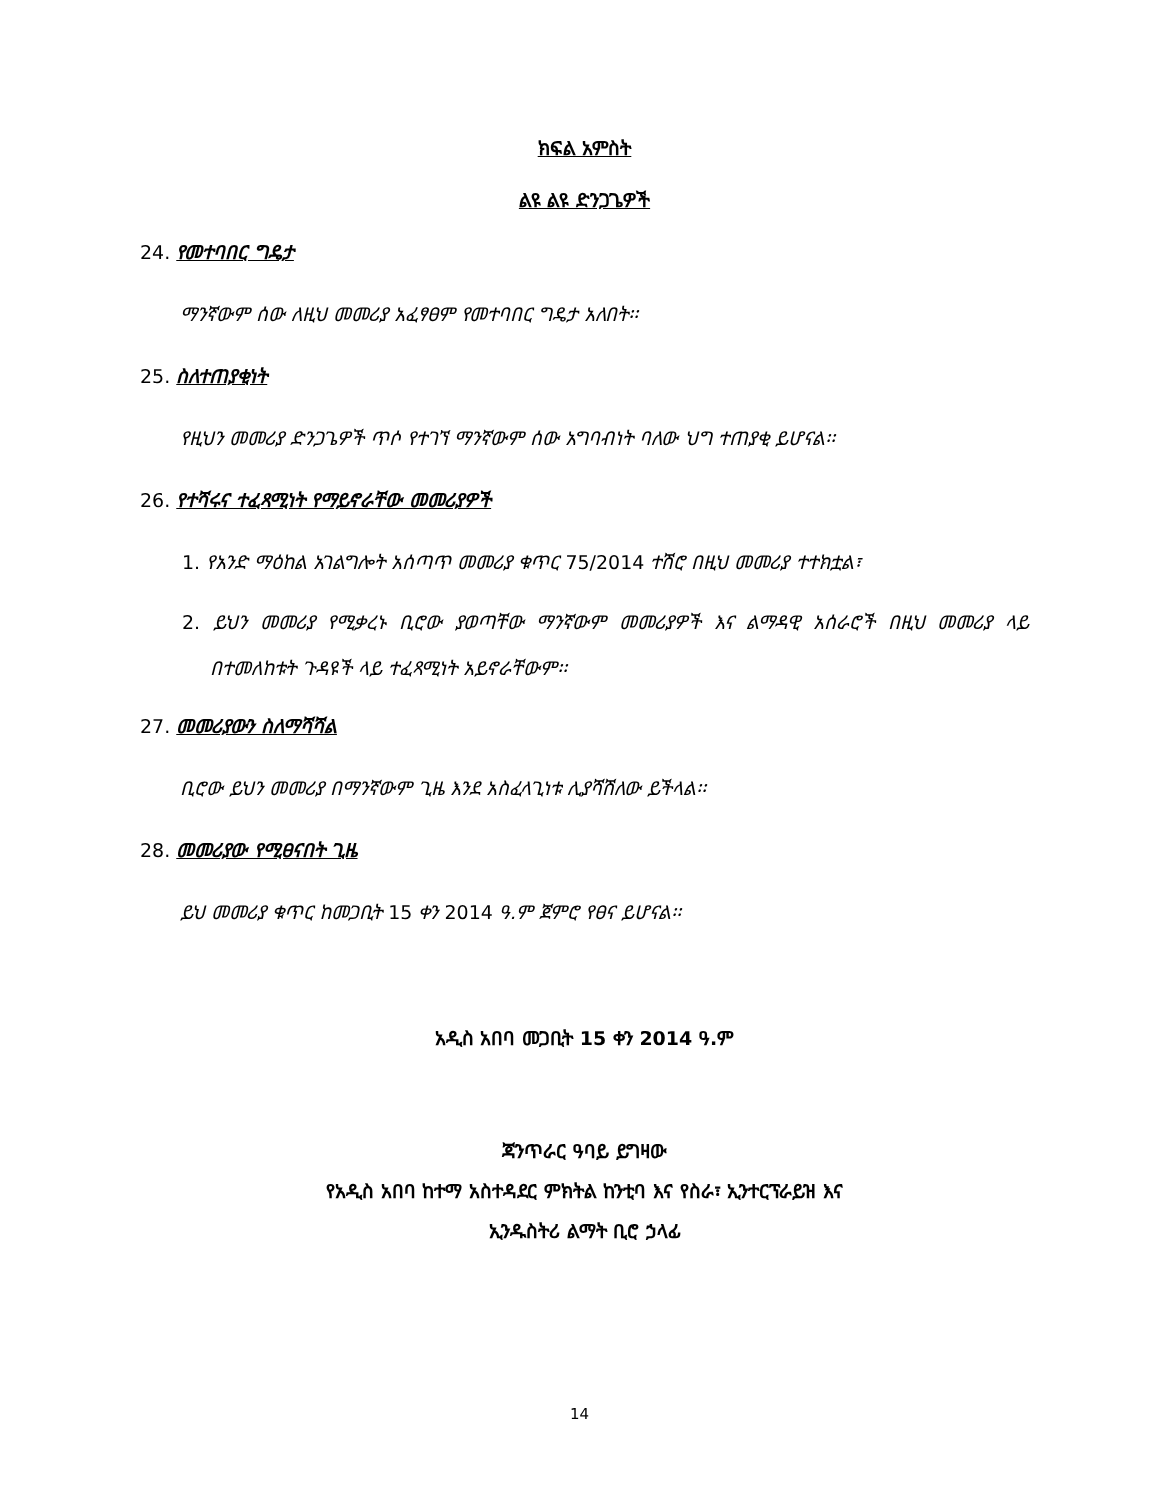ክፍል አምስት
ልዩ ልዩ ድንጋጌዎች
24. የመተባበር ግዴታ
ማንኛውም ሰው ለዚህ መመሪያ አፈፃፀም የመተባበር ግዴታ አለበት፡፡
25. ስለተጠያቂነት
የዚህን መመሪያ ድንጋጌዎች ጥሶ የተገኘ ማንኛውም ሰው አግባብነት ባለው ህግ ተጠያቂ ይሆናል፡፡
26. የተሻሩና ተፈጻሚነት የማይኖራቸው መመሪያዎች
1. የአንድ ማዕከል አገልግሎት አሰጣጥ መመሪያ ቁጥር 75/2014 ተሽሮ በዚህ መመሪያ ተተክቷል፣
2. ይህን መመሪያ የሚቃረኑ ቢሮው ያወጣቸው ማንኛውም መመሪያዎች እና ልማዳዊ አሰራሮች በዚህ መመሪያ ላይ በተመለከቱት ጉዳዩች ላይ ተፈጻሚነት አይኖራቸውም፡፡
27. መመሪያውን ስለማሻሻል
ቢሮው ይህን መመሪያ በማንኛውም ጊዜ እንደ አስፈላጊነቱ ሊያሻሽለው ይችላል፡፡
28. መመሪያው የሚፀናበት ጊዜ
ይህ መመሪያ ቁጥር ከመጋቢት 15 ቀን 2014 ዓ.ም ጀምሮ የፀና ይሆናል፡፡
አዲስ አበባ መጋቢት 15 ቀን 2014 ዓ.ም
ጃንጥራር ዓባይ ይግዛው
የአዲስ አበባ ከተማ አስተዳደር ምክትል ከንቲባ እና የስራ፣ ኢንተርፕራይዝ እና
ኢንዱስትሪ ልማት ቢሮ ኃላፊ
14